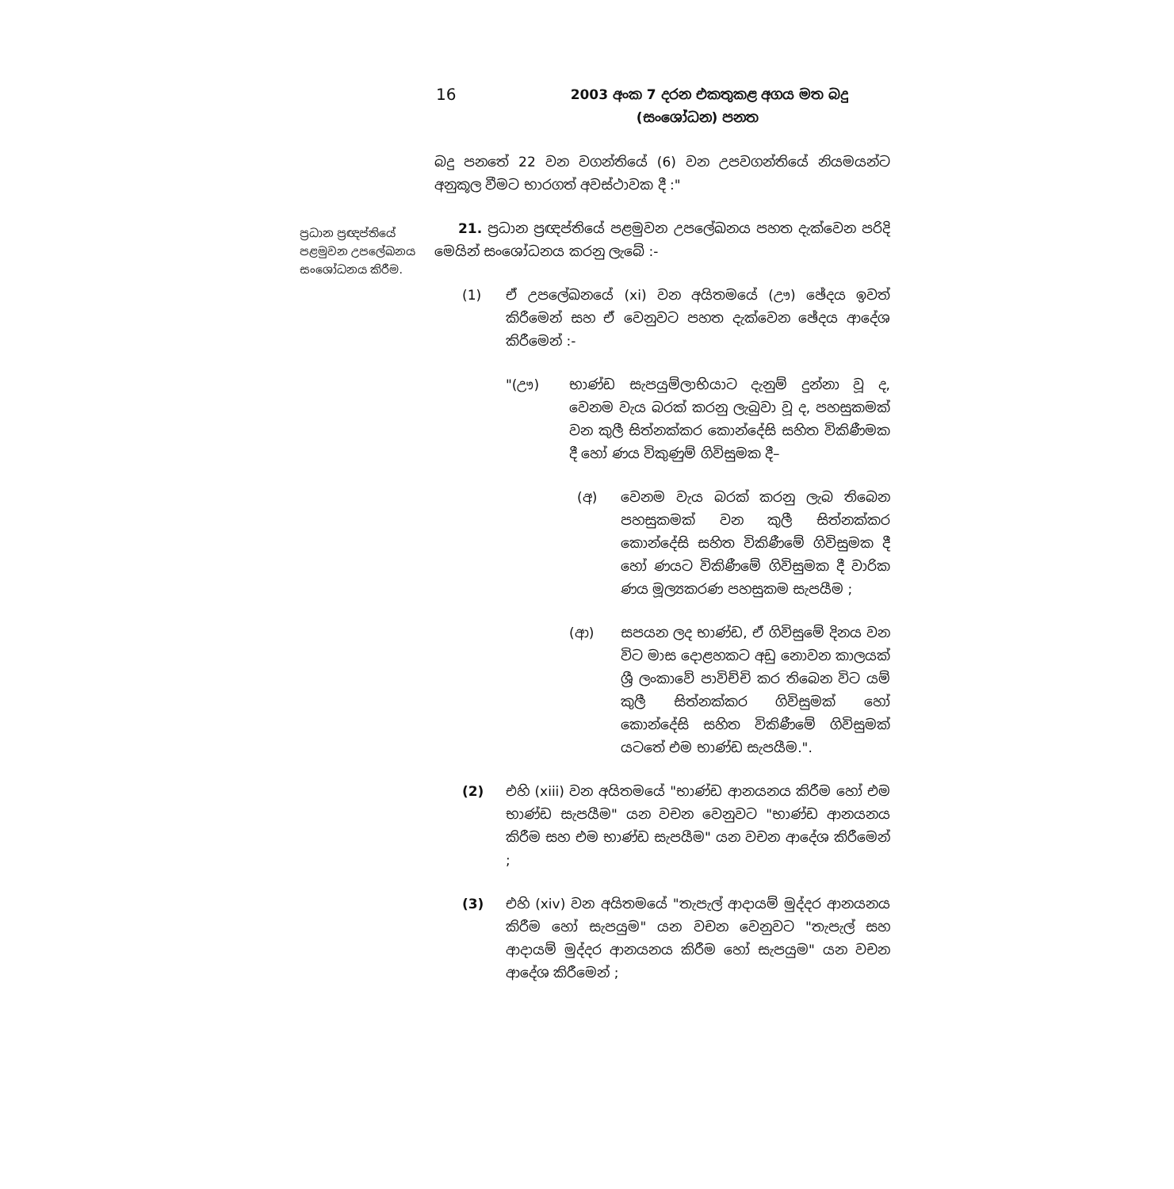16
2003 අංක 7 දරන එකතුකළ අගය මත බදු
(සංශෝධන) පනත
ප්‍රධාන ප්‍රඥප්තියේ පළමුවන උපලේඛනය සංශෝධනය කිරීම.
බදු පනතේ 22 වන වගන්තියේ (6) වන උපවගන්තියේ නියමයන්ට අනුකූල වීමට භාරගත් අවස්ථාවක දී :"
21. ප්‍රධාන ප්‍රඥප්තියේ පළමුවන උපලේඛනය පහත දැක්වෙන පරිදි මෙයින් සංශෝධනය කරනු ලැබේ :-
(1) ඒ උපලේඛනයේ (xi) වන අයිතමයේ (ඌ) ඡේදය ඉවත් කිරීමෙන් සහ ඒ වෙනුවට පහත දැක්වෙන ඡේදය ආදේශ කිරීමෙන් :-
"(ඌ) භාණ්ඩ සැපයුම්ලාභියාට දැනුම් දුන්නා වූ ද, වෙනම වැය බරක් කරනු ලැබුවා වූ ද, පහසුකමක් වන කුලී සිත්නක්කර කොන්දේසි සහිත විකිණීමක දී හෝ ණය විකුණුම් ගිවිසුමක දී–
(අ) වෙනම වැය බරක් කරනු ලැබ තිබෙන පහසුකමක් වන කුලී සිත්නක්කර කොන්දේසි සහිත විකිණීමේ ගිවිසුමක දී හෝ ණයට විකිණීමේ ගිවිසුමක දී වාරික ණය මූල්‍යකරණ පහසුකම සැපයීම ;
(ආ) සපයන ලද භාණ්ඩ, ඒ ගිවිසුමේ දිනය වන විට මාස දොළහකට අඩු නොවන කාලයක් ශ්‍රී ලංකාවේ පාවිච්චි කර තිබෙන විට යම් කුලී සිත්නක්කර ගිවිසුමක් හෝ කොන්දේසි සහිත විකිණීමේ ගිවිසුමක් යටතේ එම භාණ්ඩ සැපයීම.".
(2) එහි (xiii) වන අයිතමයේ "භාණ්ඩ ආනයනය කිරීම හෝ එම භාණ්ඩ සැපයීම" යන වචන වෙනුවට "භාණ්ඩ ආනයනය කිරීම සහ එම භාණ්ඩ සැපයීම" යන වචන ආදේශ කිරීමෙන් ;
(3) එහි (xiv) වන අයිතමයේ "තැපැල් ආදායම් මුද්දර ආනයනය කිරීම හෝ සැපයුම" යන වචන වෙනුවට "තැපැල් සහ ආදායම් මුද්දර ආනයනය කිරීම හෝ සැපයුම" යන වචන ආදේශ කිරීමෙන් ;